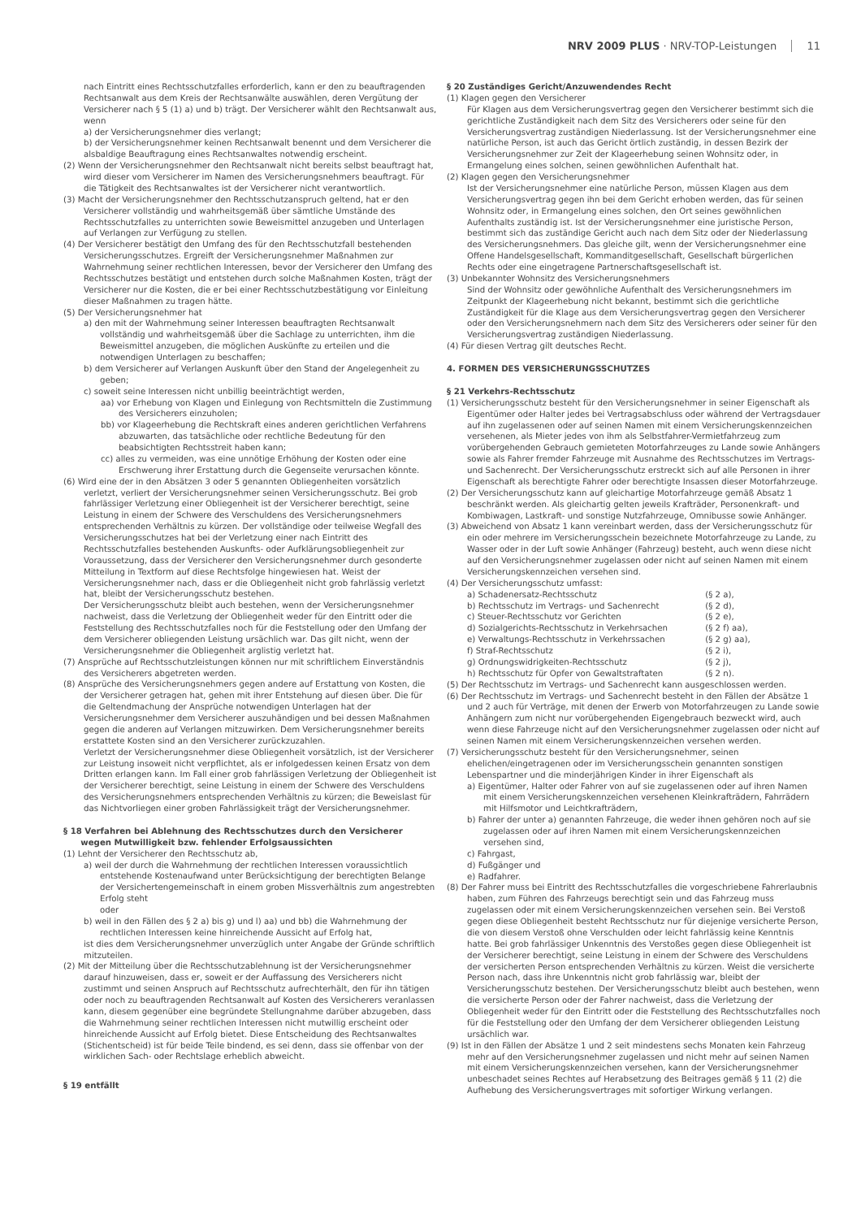NRV 2009 PLUS · NRV-TOP-Leistungen 11
nach Eintritt eines Rechtsschutzfalles erforderlich, kann er den zu beauftragenden Rechtsanwalt aus dem Kreis der Rechtsanwälte auswählen, deren Vergütung der Versicherer nach § 5 (1) a) und b) trägt. Der Versicherer wählt den Rechtsanwalt aus, wenn
a) der Versicherungsnehmer dies verlangt;
b) der Versicherungsnehmer keinen Rechtsanwalt benennt und dem Versicherer die alsbaldige Beauftragung eines Rechtsanwaltes notwendig erscheint.
(2) Wenn der Versicherungsnehmer den Rechtsanwalt nicht bereits selbst beauftragt hat, wird dieser vom Versicherer im Namen des Versicherungsnehmers beauftragt. Für die Tätigkeit des Rechtsanwaltes ist der Versicherer nicht verantwortlich.
(3) Macht der Versicherungsnehmer den Rechtsschutzanspruch geltend, hat er den Versicherer vollständig und wahrheitsgemäß über sämtliche Umstände des Rechtsschutzfalles zu unterrichten sowie Beweismittel anzugeben und Unterlagen auf Verlangen zur Verfügung zu stellen.
(4) Der Versicherer bestätigt den Umfang des für den Rechtsschutzfall bestehenden Versicherungsschutzes. Ergreift der Versicherungsnehmer Maßnahmen zur Wahrnehmung seiner rechtlichen Interessen, bevor der Versicherer den Umfang des Rechtsschutzes bestätigt und entstehen durch solche Maßnahmen Kosten, trägt der Versicherer nur die Kosten, die er bei einer Rechtsschutzbestätigung vor Einleitung dieser Maßnahmen zu tragen hätte.
(5) Der Versicherungsnehmer hat
a) den mit der Wahrnehmung seiner Interessen beauftragten Rechtsanwalt vollständig und wahrheitsgemäß über die Sachlage zu unterrichten, ihm die Beweismittel anzugeben, die möglichen Auskünfte zu erteilen und die notwendigen Unterlagen zu beschaffen;
b) dem Versicherer auf Verlangen Auskunft über den Stand der Angelegenheit zu geben;
c) soweit seine Interessen nicht unbillig beeinträchtigt werden,
aa) vor Erhebung von Klagen und Einlegung von Rechtsmitteln die Zustimmung des Versicherers einzuholen;
bb) vor Klageerhebung die Rechtskraft eines anderen gerichtlichen Verfahrens abzuwarten, das tatsächliche oder rechtliche Bedeutung für den beabsichtigten Rechtsstreit haben kann;
cc) alles zu vermeiden, was eine unnötige Erhöhung der Kosten oder eine Erschwerung ihrer Erstattung durch die Gegenseite verursachen könnte.
(6) Wird eine der in den Absätzen 3 oder 5 genannten Obliegenheiten vorsätzlich verletzt, verliert der Versicherungsnehmer seinen Versicherungsschutz. Bei grob fahrlässiger Verletzung einer Obliegenheit ist der Versicherer berechtigt, seine Leistung in einem der Schwere des Verschuldens des Versicherungsnehmers entsprechenden Verhältnis zu kürzen. Der vollständige oder teilweise Wegfall des Versicherungsschutzes hat bei der Verletzung einer nach Eintritt des Rechtsschutzfalles bestehenden Auskunfts- oder Aufklärungsobliegenheit zur Voraussetzung, dass der Versicherer den Versicherungsnehmer durch gesonderte Mitteilung in Textform auf diese Rechtsfolge hingewiesen hat. Weist der Versicherungsnehmer nach, dass er die Obliegenheit nicht grob fahrlässig verletzt hat, bleibt der Versicherungsschutz bestehen.
Der Versicherungsschutz bleibt auch bestehen, wenn der Versicherungsnehmer nachweist, dass die Verletzung der Obliegenheit weder für den Eintritt oder die Feststellung des Rechtsschutzfalles noch für die Feststellung oder den Umfang der dem Versicherer obliegenden Leistung ursächlich war. Das gilt nicht, wenn der Versicherungsnehmer die Obliegenheit arglistig verletzt hat.
(7) Ansprüche auf Rechtsschutzleistungen können nur mit schriftlichem Einverständnis des Versicherers abgetreten werden.
(8) Ansprüche des Versicherungsnehmers gegen andere auf Erstattung von Kosten, die der Versicherer getragen hat, gehen mit ihrer Entstehung auf diesen über. Die für die Geltendmachung der Ansprüche notwendigen Unterlagen hat der Versicherungsnehmer dem Versicherer auszuhändigen und bei dessen Maßnahmen gegen die anderen auf Verlangen mitzuwirken. Dem Versicherungsnehmer bereits erstattete Kosten sind an den Versicherer zurückzuzahlen.
Verletzt der Versicherungsnehmer diese Obliegenheit vorsätzlich, ist der Versicherer zur Leistung insoweit nicht verpflichtet, als er infolgedessen keinen Ersatz von dem Dritten erlangen kann. Im Fall einer grob fahrlässigen Verletzung der Obliegenheit ist der Versicherer berechtigt, seine Leistung in einem der Schwere des Verschuldens des Versicherungsnehmers entsprechenden Verhältnis zu kürzen; die Beweislast für das Nichtvorliegen einer groben Fahrlässigkeit trägt der Versicherungsnehmer.
§ 18 Verfahren bei Ablehnung des Rechtsschutzes durch den Versicherer
wegen Mutwilligkeit bzw. fehlender Erfolgsaussichten
(1) Lehnt der Versicherer den Rechtsschutz ab,
a) weil der durch die Wahrnehmung der rechtlichen Interessen voraussichtlich entstehende Kostenaufwand unter Berücksichtigung der berechtigten Belange der Versichertengemeinschaft in einem groben Missverhältnis zum angestrebten Erfolg steht
oder
b) weil in den Fällen des § 2 a) bis g) und l) aa) und bb) die Wahrnehmung der rechtlichen Interessen keine hinreichende Aussicht auf Erfolg hat,
ist dies dem Versicherungsnehmer unverzüglich unter Angabe der Gründe schriftlich mitzuteilen.
(2) Mit der Mitteilung über die Rechtsschutzablehnung ist der Versicherungsnehmer darauf hinzuweisen, dass er, soweit er der Auffassung des Versicherers nicht zustimmt und seinen Anspruch auf Rechtsschutz aufrechterhält, den für ihn tätigen oder noch zu beauftragenden Rechtsanwalt auf Kosten des Versicherers veranlassen kann, diesem gegenüber eine begründete Stellungnahme darüber abzugeben, dass die Wahrnehmung seiner rechtlichen Interessen nicht mutwillig erscheint oder hinreichende Aussicht auf Erfolg bietet. Diese Entscheidung des Rechtsanwaltes (Stichentscheid) ist für beide Teile bindend, es sei denn, dass sie offenbar von der wirklichen Sach- oder Rechtslage erheblich abweicht.
§ 19 entfällt
§ 20 Zuständiges Gericht/Anzuwendendes Recht
(1) Klagen gegen den Versicherer
Für Klagen aus dem Versicherungsvertrag gegen den Versicherer bestimmt sich die gerichtliche Zuständigkeit nach dem Sitz des Versicherers oder seine für den Versicherungsvertrag zuständigen Niederlassung. Ist der Versicherungsnehmer eine natürliche Person, ist auch das Gericht örtlich zuständig, in dessen Bezirk der Versicherungsnehmer zur Zeit der Klageerhebung seinen Wohnsitz oder, in Ermangelung eines solchen, seinen gewöhnlichen Aufenthalt hat.
(2) Klagen gegen den Versicherungsnehmer
Ist der Versicherungsnehmer eine natürliche Person, müssen Klagen aus dem Versicherungsvertrag gegen ihn bei dem Gericht erhoben werden, das für seinen Wohnsitz oder, in Ermangelung eines solchen, den Ort seines gewöhnlichen Aufenthalts zuständig ist. Ist der Versicherungsnehmer eine juristische Person, bestimmt sich das zuständige Gericht auch nach dem Sitz oder der Niederlassung des Versicherungsnehmers. Das gleiche gilt, wenn der Versicherungsnehmer eine Offene Handelsgesellschaft, Kommanditgesellschaft, Gesellschaft bürgerlichen Rechts oder eine eingetragene Partnerschaftsgesellschaft ist.
(3) Unbekannter Wohnsitz des Versicherungsnehmers
Sind der Wohnsitz oder gewöhnliche Aufenthalt des Versicherungsnehmers im Zeitpunkt der Klageerhebung nicht bekannt, bestimmt sich die gerichtliche Zuständigkeit für die Klage aus dem Versicherungsvertrag gegen den Versicherer oder den Versicherungsnehmern nach dem Sitz des Versicherers oder seiner für den Versicherungsvertrag zuständigen Niederlassung.
(4) Für diesen Vertrag gilt deutsches Recht.
4. FORMEN DES VERSICHERUNGSSCHUTZES
§ 21 Verkehrs-Rechtsschutz
(1) Versicherungsschutz besteht für den Versicherungsnehmer in seiner Eigenschaft als Eigentümer oder Halter jedes bei Vertragsabschluss oder während der Vertragsdauer auf ihn zugelassenen oder auf seinen Namen mit einem Versicherungskennzeichen versehenen, als Mieter jedes von ihm als Selbstfahrer-Vermietfahrzeug zum vorübergehenden Gebrauch gemieteten Motorfahrzeuges zu Lande sowie Anhängers sowie als Fahrer fremder Fahrzeuge mit Ausnahme des Rechtsschutzes im Vertrags- und Sachenrecht. Der Versicherungsschutz erstreckt sich auf alle Personen in ihrer Eigenschaft als berechtigte Fahrer oder berechtigte Insassen dieser Motorfahrzeuge.
(2) Der Versicherungsschutz kann auf gleichartige Motorfahrzeuge gemäß Absatz 1 beschränkt werden. Als gleichartig gelten jeweils Krafträder, Personenkraft- und Kombiwagen, Lastkraft- und sonstige Nutzfahrzeuge, Omnibusse sowie Anhänger.
(3) Abweichend von Absatz 1 kann vereinbart werden, dass der Versicherungsschutz für ein oder mehrere im Versicherungsschein bezeichnete Motorfahrzeuge zu Lande, zu Wasser oder in der Luft sowie Anhänger (Fahrzeug) besteht, auch wenn diese nicht auf den Versicherungsnehmer zugelassen oder nicht auf seinen Namen mit einem Versicherungskennzeichen versehen sind.
(4) Der Versicherungsschutz umfasst:
a) Schadenersatz-Rechtsschutz (§ 2 a),
b) Rechtsschutz im Vertrags- und Sachenrecht (§ 2 d),
c) Steuer-Rechtsschutz vor Gerichten (§ 2 e),
d) Sozialgerichts-Rechtsschutz in Verkehrsachen (§ 2 f) aa),
e) Verwaltungs-Rechtsschutz in Verkehrssachen (§ 2 g) aa),
f) Straf-Rechtsschutz (§ 2 i),
g) Ordnungswidrigkeiten-Rechtsschutz (§ 2 j),
h) Rechtsschutz für Opfer von Gewaltstraftaten (§ 2 n).
(5) Der Rechtsschutz im Vertrags- und Sachenrecht kann ausgeschlossen werden.
(6) Der Rechtsschutz im Vertrags- und Sachenrecht besteht in den Fällen der Absätze 1 und 2 auch für Verträge, mit denen der Erwerb von Motorfahrzeugen zu Lande sowie Anhängern zum nicht nur vorübergehenden Eigengebrauch bezweckt wird, auch wenn diese Fahrzeuge nicht auf den Versicherungsnehmer zugelassen oder nicht auf seinen Namen mit einem Versicherungskennzeichen versehen werden.
(7) Versicherungsschutz besteht für den Versicherungsnehmer, seinen ehelichen/eingetragenen oder im Versicherungsschein genannten sonstigen Lebenspartner und die minderjährigen Kinder in ihrer Eigenschaft als
a) Eigentümer, Halter oder Fahrer von auf sie zugelassenen oder auf ihren Namen mit einem Versicherungskennzeichen versehenen Kleinkrafträdern, Fahrrädern mit Hilfsmotor und Leichtkrafträdern,
b) Fahrer der unter a) genannten Fahrzeuge, die weder ihnen gehören noch auf sie zugelassen oder auf ihren Namen mit einem Versicherungskennzeichen versehen sind,
c) Fahrgast,
d) Fußgänger und
e) Radfahrer.
(8) Der Fahrer muss bei Eintritt des Rechtsschutzfalles die vorgeschriebene Fahrerlaubnis haben, zum Führen des Fahrzeugs berechtigt sein und das Fahrzeug muss zugelassen oder mit einem Versicherungskennzeichen versehen sein. Bei Verstoß gegen diese Obliegenheit besteht Rechtsschutz nur für diejenige versicherte Person, die von diesem Verstoß ohne Verschulden oder leicht fahrlässig keine Kenntnis hatte. Bei grob fahrlässiger Unkenntnis des Verstoßes gegen diese Obliegenheit ist der Versicherer berechtigt, seine Leistung in einem der Schwere des Verschuldens der versicherten Person entsprechenden Verhältnis zu kürzen. Weist die versicherte Person nach, dass ihre Unkenntnis nicht grob fahrlässig war, bleibt der Versicherungsschutz bestehen. Der Versicherungsschutz bleibt auch bestehen, wenn die versicherte Person oder der Fahrer nachweist, dass die Verletzung der Obliegenheit weder für den Eintritt oder die Feststellung des Rechtsschutzfalles noch für die Feststellung oder den Umfang der dem Versicherer obliegenden Leistung ursächlich war.
(9) Ist in den Fällen der Absätze 1 und 2 seit mindestens sechs Monaten kein Fahrzeug mehr auf den Versicherungsnehmer zugelassen und nicht mehr auf seinen Namen mit einem Versicherungskennzeichen versehen, kann der Versicherungsnehmer unbeschadet seines Rechtes auf Herabsetzung des Beitrages gemäß § 11 (2) die Aufhebung des Versicherungsvertrages mit sofortiger Wirkung verlangen.